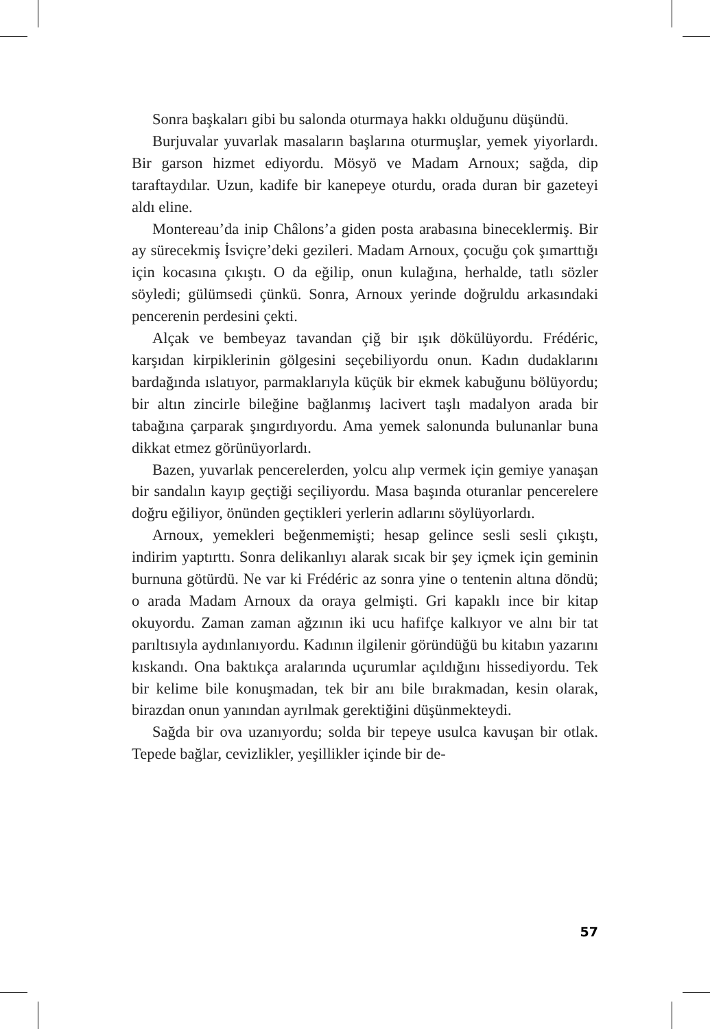Sonra başkaları gibi bu salonda oturmaya hakkı olduğunu düşündü.
Burjuvalar yuvarlak masaların başlarına oturmuşlar, yemek yiyorlardı. Bir garson hizmet ediyordu. Mösyö ve Madam Arnoux; sağda, dip taraftaydılar. Uzun, kadife bir kanepeye oturdu, orada duran bir gazeteyi aldı eline.
Montereau’da inip Châlons’a giden posta arabasına bineceklermiş. Bir ay sürecekmiş İsviçre’deki gezileri. Madam Arnoux, çocuğu çok şımarttığı için kocasına çıkıştı. O da eğilip, onun kulağına, herhalde, tatlı sözler söyledi; gülümsedi çünkü. Sonra, Arnoux yerinde doğruldu arkasındaki pencerenin perdesini çekti.
Alçak ve bembeyaz tavandan çiğ bir ışık dökülüyordu. Frédéric, karşıdan kirpiklerinin gölgesini seçebiliyordu onun. Kadın dudaklarını bardağında ıslatıyor, parmaklarıyla küçük bir ekmek kabuğunu bölüyordu; bir altın zincirle bileğine bağlanmış lacivert taşlı madalyon arada bir tabağına çarparak şıngırdıyordu. Ama yemek salonunda bulunanlar buna dikkat etmez görünüyorlardı.
Bazen, yuvarlak pencerelerden, yolcu alıp vermek için gemiye yanaşan bir sandalın kayıp geçtiği seçiliyordu. Masa başında oturanlar pencerelere doğru eğiliyor, önünden geçtikleri yerlerin adlarını söylüyorlardı.
Arnoux, yemekleri beğenmemişti; hesap gelince sesli sesli çıkıştı, indirim yaptırttı. Sonra delikanlıyı alarak sıcak bir şey içmek için geminin burnuna götürdü. Ne var ki Frédéric az sonra yine o tentenin altına döndü; o arada Madam Arnoux da oraya gelmişti. Gri kapaklı ince bir kitap okuyordu. Zaman zaman ağzının iki ucu hafifçe kalkıyor ve alnı bir tat parıltısıyla aydınlanıyordu. Kadının ilgilenir göründüğü bu kitabın yazarını kıskandı. Ona baktıkça aralarında uçurumlar açıldığını hissediyordu. Tek bir kelime bile konuşmadan, tek bir anı bile bırakmadan, kesin olarak, birazdan onun yanından ayrılmak gerektiğini düşünmekteydi.
Sağda bir ova uzanıyordu; solda bir tepeye usulca kavuşan bir otlak. Tepede bağlar, cevizlikler, yeşillikler içinde bir de-
57